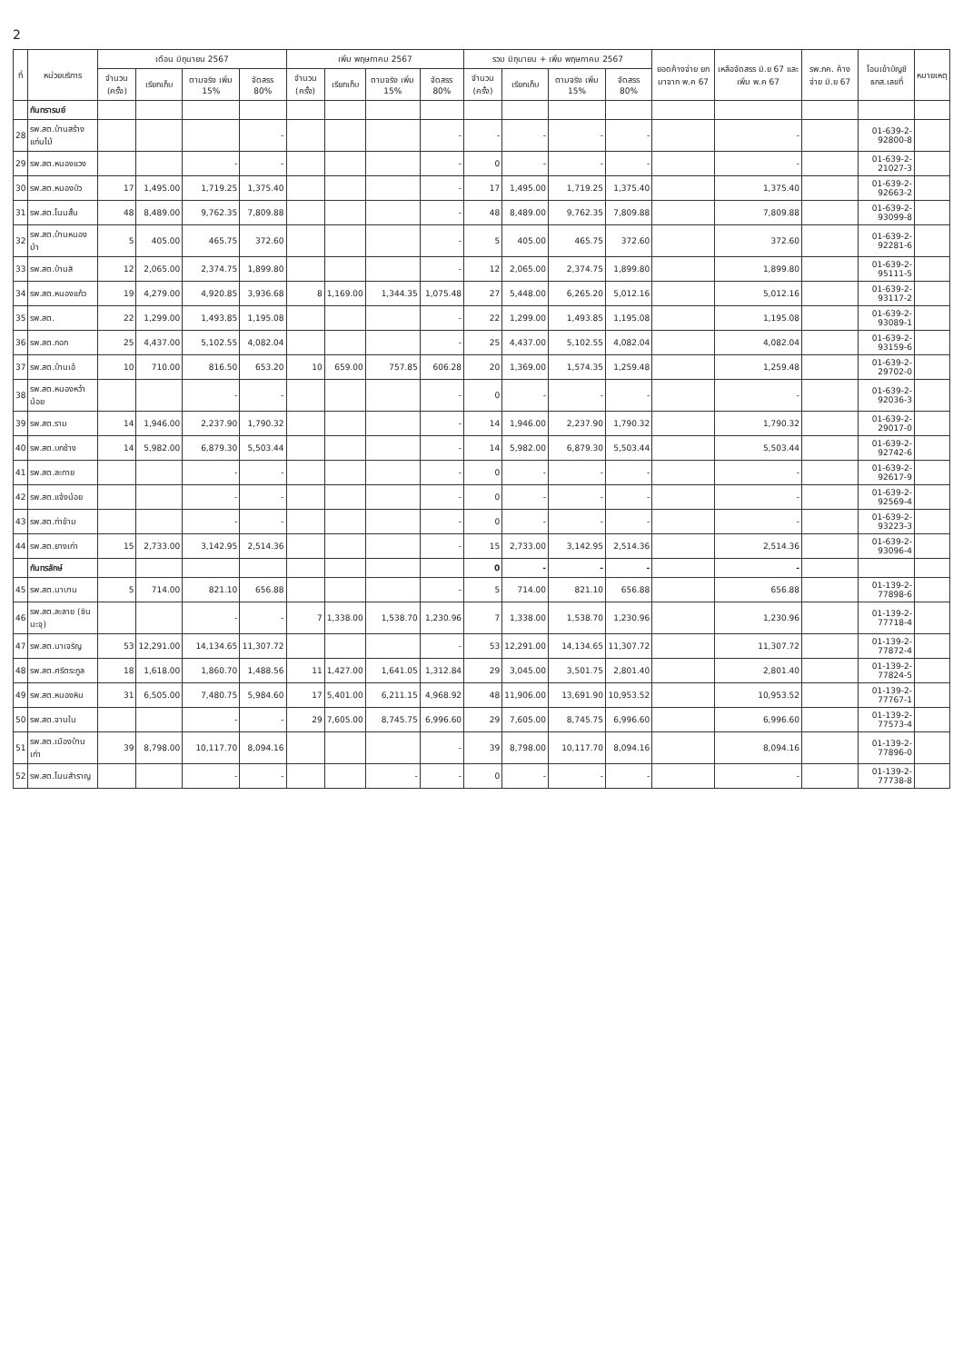2
| ที่ | หน่วยบริการ | เดือน มิถุนายน 2567 | | | | เพิ่ม พฤษภาคม 2567 | | | | รวม มิถุนายน + เพิ่ม พฤษภาคม 2567 | | | | ยอดค้างจ่าย ยกมาจาก พ.ค 67 | เหลือจัดสรร มิ.ย 67 และ เพิ่ม พ.ค 67 | รพ.ภค. ค้างจ่าย มิ.ย 67 | โอนเข้าบัญชี ธกส.เลขที่ | หมายเหตุ |
| --- | --- | --- | --- | --- | --- | --- | --- | --- | --- | --- | --- | --- | --- | --- | --- | --- | --- | --- |
| | | จำนวน (ครั้ง) | เรียกเก็บ | ตามจริง เพิ่ม 15% | จัดสรร 80% | จำนวน (ครั้ง) | เรียกเก็บ | ตามจริง เพิ่ม 15% | จัดสรร 80% | จำนวน (ครั้ง) | เรียกเก็บ | ตามจริง เพิ่ม 15% | จัดสรร 80% | | | | | |
| | กันทรารมย์ | | | | | | | | | | | | | | | | | |
| 28 | รพ.สต.บ้านสร้างแก่นไม้ | | | | - | | | | - | - | - | - | - | | - | | 01-639-2-92800-8 | |
| 29 | รพ.สต.หนองแวง | | | - | - | | | | - | 0 | - | - | - | | - | | 01-639-2-21027-3 | |
| 30 | รพ.สต.หนองบัว | 17 | 1,495.00 | 1,719.25 | 1,375.40 | | | | - | 17 | 1,495.00 | 1,719.25 | 1,375.40 | | 1,375.40 | | 01-639-2-92663-2 | |
| 31 | รพ.สต.โนนสั้น | 48 | 8,489.00 | 9,762.35 | 7,809.88 | | | | - | 48 | 8,489.00 | 9,762.35 | 7,809.88 | | 7,809.88 | | 01-639-2-93099-8 | |
| 32 | รพ.สต.บ้านหนองม้า | 5 | 405.00 | 465.75 | 372.60 | | | | - | 5 | 405.00 | 465.75 | 372.60 | | 372.60 | | 01-639-2-92281-6 | |
| 33 | รพ.สต.บ้านสิ | 12 | 2,065.00 | 2,374.75 | 1,899.80 | | | | - | 12 | 2,065.00 | 2,374.75 | 1,899.80 | | 1,899.80 | | 01-639-2-95111-5 | |
| 34 | รพ.สต.หนองแก้ว | 19 | 4,279.00 | 4,920.85 | 3,936.68 | 8 | 1,169.00 | 1,344.35 | 1,075.48 | 27 | 5,448.00 | 6,265.20 | 5,012.16 | | 5,012.16 | | 01-639-2-93117-2 | |
| 35 | รพ.สต. | 22 | 1,299.00 | 1,493.85 | 1,195.08 | | | | - | 22 | 1,299.00 | 1,493.85 | 1,195.08 | | 1,195.08 | | 01-639-2-93089-1 | |
| 36 | รพ.สต.กอก | 25 | 4,437.00 | 5,102.55 | 4,082.04 | | | | - | 25 | 4,437.00 | 5,102.55 | 4,082.04 | | 4,082.04 | | 01-639-2-93159-6 | |
| 37 | รพ.สต.บ้านเอ้ | 10 | 710.00 | 816.50 | 653.20 | 10 | 659.00 | 757.85 | 606.28 | 20 | 1,369.00 | 1,574.35 | 1,259.48 | | 1,259.48 | | 01-639-2-29702-0 | |
| 38 | รพ.สต.หนองหว้าน้อย | | | - | - | | | | - | 0 | - | - | - | | - | | 01-639-2-92036-3 | |
| 39 | รพ.สต.ราม | 14 | 1,946.00 | 2,237.90 | 1,790.32 | | | | - | 14 | 1,946.00 | 2,237.90 | 1,790.32 | | 1,790.32 | | 01-639-2-29017-0 | |
| 40 | รพ.สต.บกช้าง | 14 | 5,982.00 | 6,879.30 | 5,503.44 | | | | - | 14 | 5,982.00 | 6,879.30 | 5,503.44 | | 5,503.44 | | 01-639-2-92742-6 | |
| 41 | รพ.สต.ละกาย | | | - | - | | | | - | 0 | - | - | - | | - | | 01-639-2-92617-9 | |
| 42 | รพ.สต.แจ้งน้อย | | | - | - | | | | - | 0 | - | - | - | | - | | 01-639-2-92569-4 | |
| 43 | รพ.สต.ท่าข้าม | | | - | - | | | | - | 0 | - | - | - | | - | | 01-639-2-93223-3 | |
| 44 | รพ.สต.ยางเก่า | 15 | 2,733.00 | 3,142.95 | 2,514.36 | | | | - | 15 | 2,733.00 | 3,142.95 | 2,514.36 | | 2,514.36 | | 01-639-2-93096-4 | |
| | กันทรลักษ์ | | | | | | | | | 0 | - | - | - | | - | | | |
| 45 | รพ.สต.นาบาน | 5 | 714.00 | 821.10 | 656.88 | | | | - | 5 | 714.00 | 821.10 | 656.88 | | 656.88 | | 01-139-2-77898-6 | |
| 46 | รพ.สต.ละลาย (ชินนะจุ) | | | - | - | 7 | 1,338.00 | 1,538.70 | 1,230.96 | 7 | 1,338.00 | 1,538.70 | 1,230.96 | | 1,230.96 | | 01-139-2-77718-4 | |
| 47 | รพ.สต.นาเจริญ | 53 | 12,291.00 | 14,134.65 | 11,307.72 | | | | - | 53 | 12,291.00 | 14,134.65 | 11,307.72 | | 11,307.72 | | 01-139-2-77872-4 | |
| 48 | รพ.สต.ศรีตระกูล | 18 | 1,618.00 | 1,860.70 | 1,488.56 | 11 | 1,427.00 | 1,641.05 | 1,312.84 | 29 | 3,045.00 | 3,501.75 | 2,801.40 | | 2,801.40 | | 01-139-2-77824-5 | |
| 49 | รพ.สต.หนองหิน | 31 | 6,505.00 | 7,480.75 | 5,984.60 | 17 | 5,401.00 | 6,211.15 | 4,968.92 | 48 | 11,906.00 | 13,691.90 | 10,953.52 | | 10,953.52 | | 01-139-2-77767-1 | |
| 50 | รพ.สต.จานใน | | | - | - | 29 | 7,605.00 | 8,745.75 | 6,996.60 | 29 | 7,605.00 | 8,745.75 | 6,996.60 | | 6,996.60 | | 01-139-2-77573-4 | |
| 51 | รพ.สต.เมืองบ้านเก่า | 39 | 8,798.00 | 10,117.70 | 8,094.16 | | | | - | 39 | 8,798.00 | 10,117.70 | 8,094.16 | | 8,094.16 | | 01-139-2-77896-0 | |
| 52 | รพ.สต.โนนสำราญ | | | - | - | | | - | - | 0 | - | - | - | | - | | 01-139-2-77738-8 | |